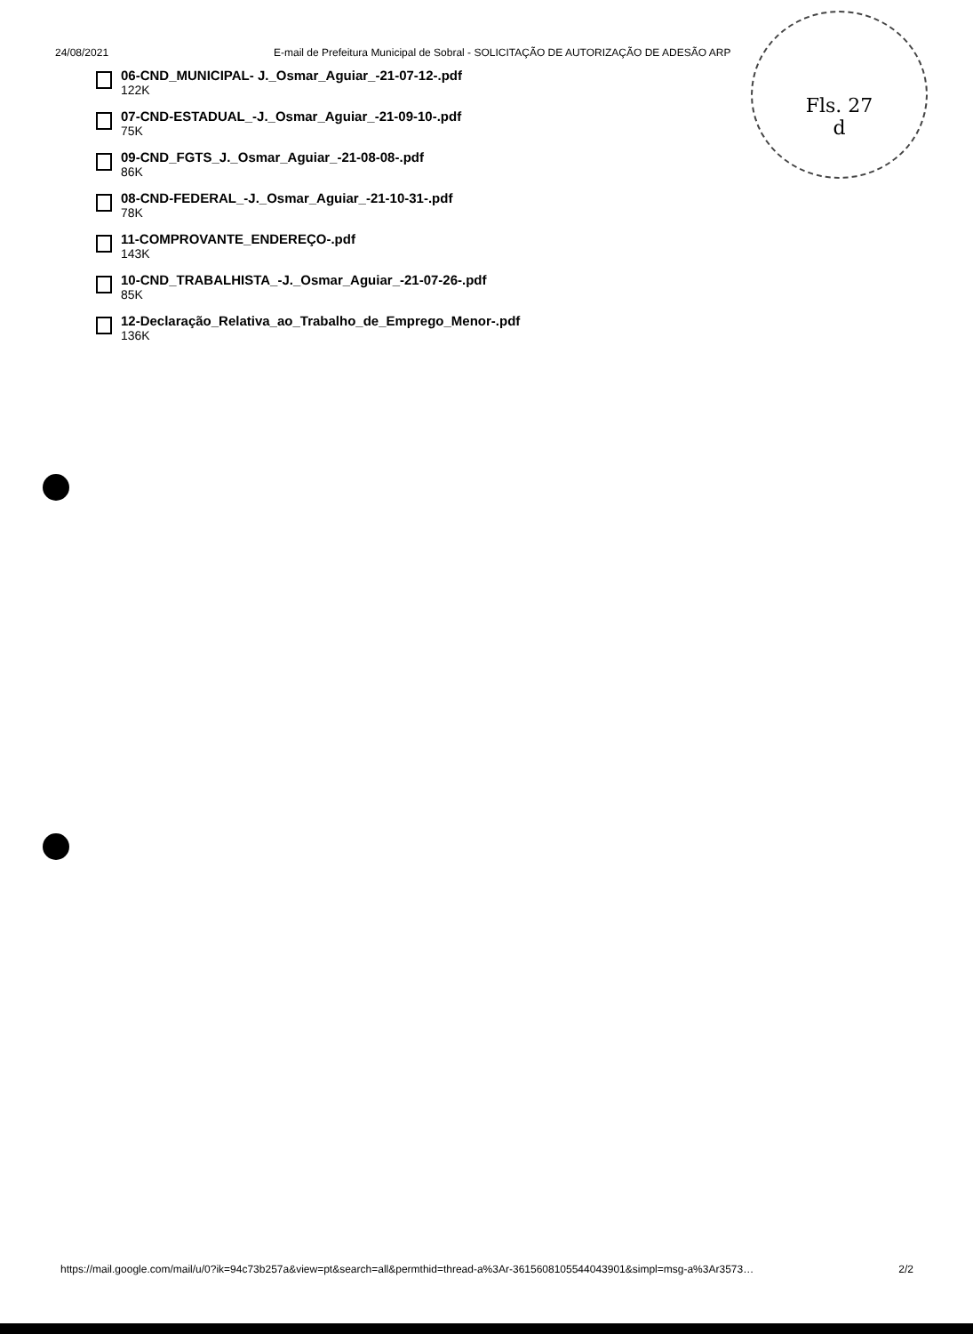Fls. 27
d
24/08/2021 E-mail de Prefeitura Municipal de Sobral - SOLICITAÇÃO DE AUTORIZAÇÃO DE ADESÃO ARP
06-CND_MUNICIPAL- J._Osmar_Aguiar_-21-07-12-.pdf
122K
07-CND-ESTADUAL_-J._Osmar_Aguiar_-21-09-10-.pdf
75K
09-CND_FGTS_J._Osmar_Aguiar_-21-08-08-.pdf
86K
08-CND-FEDERAL_-J._Osmar_Aguiar_-21-10-31-.pdf
78K
11-COMPROVANTE_ENDEREÇO-.pdf
143K
10-CND_TRABALHISTA_-J._Osmar_Aguiar_-21-07-26-.pdf
85K
12-Declaração_Relativa_ao_Trabalho_de_Emprego_Menor-.pdf
136K
https://mail.google.com/mail/u/0?ik=94c73b257a&view=pt&search=all&permthid=thread-a%3Ar-3615608105544043901&simpl=msg-a%3Ar3573… 2/2